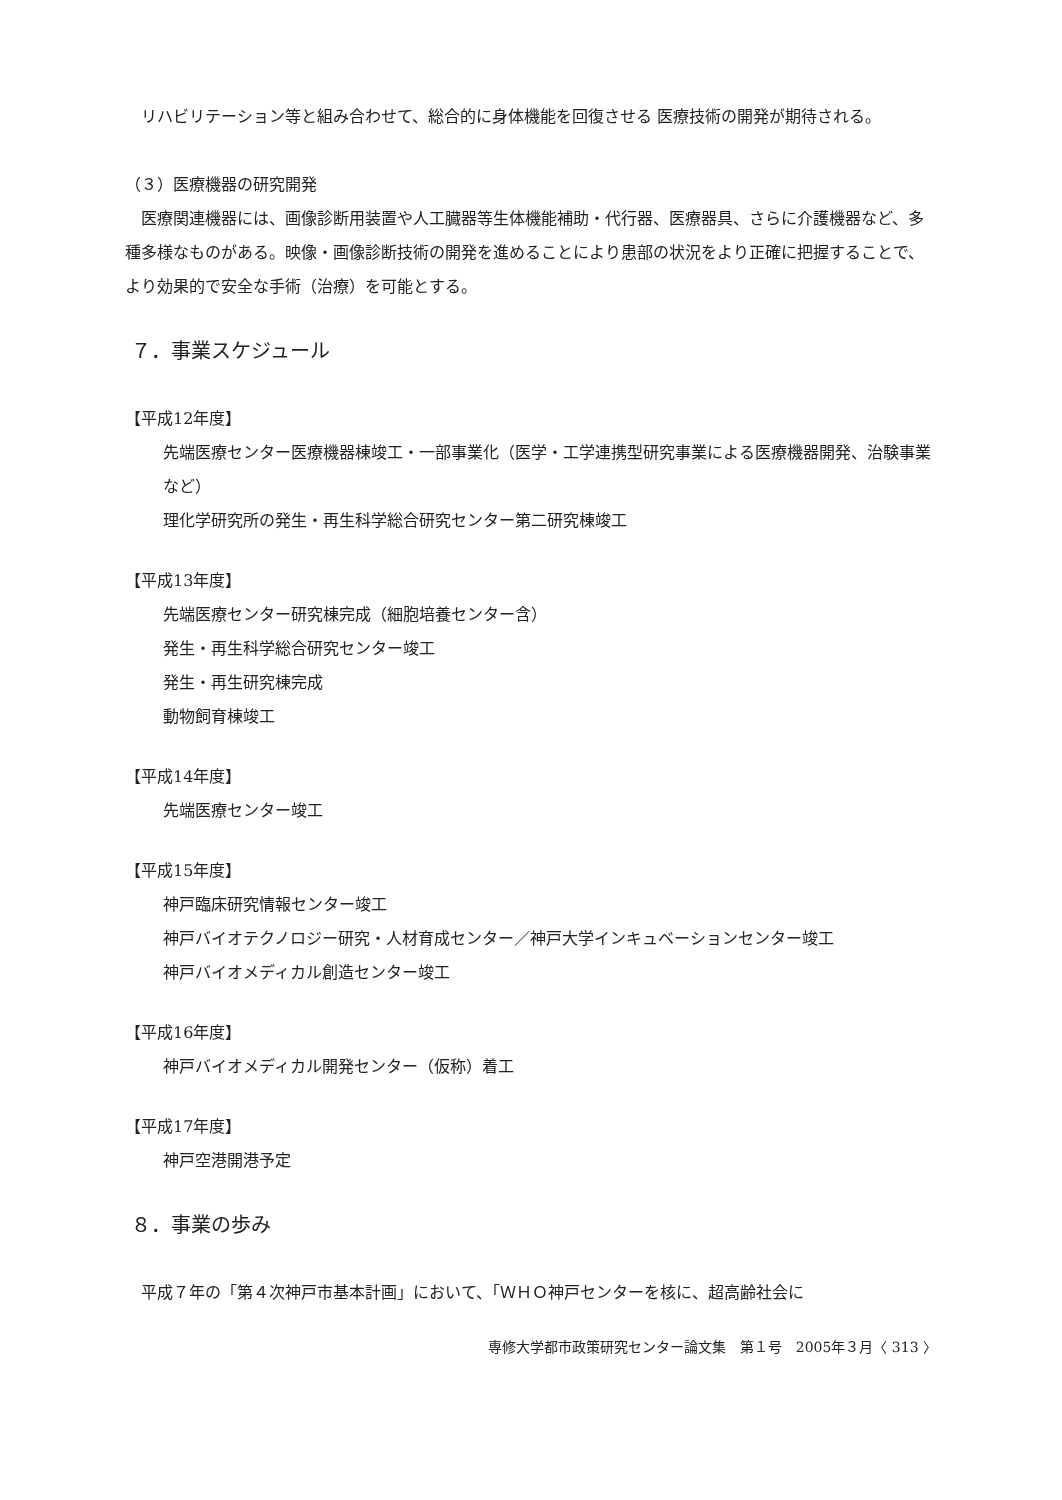リハビリテーション等と組み合わせて、総合的に身体機能を回復させる 医療技術の開発が期待される。
（３）医療機器の研究開発
医療関連機器には、画像診断用装置や人工臓器等生体機能補助・代行器、医療器具、さらに介護機器など、多種多様なものがある。映像・画像診断技術の開発を進めることにより患部の状況をより正確に把握することで、より効果的で安全な手術（治療）を可能とする。
７．事業スケジュール
【平成12年度】
先端医療センター医療機器棟竣工・一部事業化（医学・工学連携型研究事業による医療機器開発、治験事業など）
理化学研究所の発生・再生科学総合研究センター第二研究棟竣工
【平成13年度】
先端医療センター研究棟完成（細胞培養センター含）
発生・再生科学総合研究センター竣工
発生・再生研究棟完成
動物飼育棟竣工
【平成14年度】
先端医療センター竣工
【平成15年度】
神戸臨床研究情報センター竣工
神戸バイオテクノロジー研究・人材育成センター／神戸大学インキュベーションセンター竣工
神戸バイオメディカル創造センター竣工
【平成16年度】
神戸バイオメディカル開発センター（仮称）着工
【平成17年度】
神戸空港開港予定
８．事業の歩み
平成７年の「第４次神戸市基本計画」において、「ＷＨＯ神戸センターを核に、超高齢社会に
専修大学都市政策研究センター論文集　第１号　2005年３月〈 313 〉